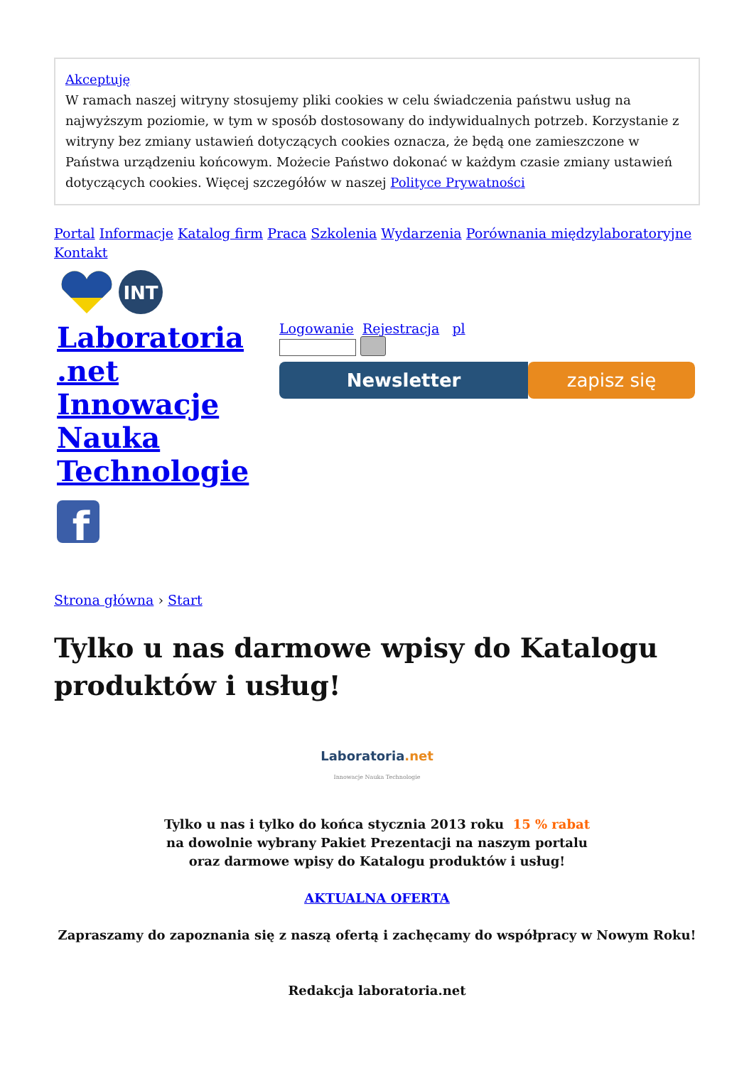Akceptuję
W ramach naszej witryny stosujemy pliki cookies w celu świadczenia państwu usług na najwyższym poziomie, w tym w sposób dostosowany do indywidualnych potrzeb. Korzystanie z witryny bez zmiany ustawień dotyczących cookies oznacza, że będą one zamieszczone w Państwa urządzeniu końcowym. Możecie Państwo dokonać w każdym czasie zmiany ustawień dotyczących cookies. Więcej szczegółów w naszej Polityce Prywatności
Portal Informacje Katalog firm Praca Szkolenia Wydarzenia Porównania międzylaboratoryjne Kontakt
INT
Laboratoria .net Innowacje Nauka Technologie
f
Logowanie Rejestracja pl
Newsletter zapisz się
Strona główna › Start
Tylko u nas darmowe wpisy do Katalogu produktów i usług!
Laboratoria.net
Innowacje Nauka Technologie
Tylko u nas i tylko do końca stycznia 2013 roku 15 % rabat
na dowolnie wybrany Pakiet Prezentacji na naszym portalu
oraz darmowe wpisy do Katalogu produktów i usług!
AKTUALNA OFERTA
Zapraszamy do zapoznania się z naszą ofertą i zachęcamy do współpracy w Nowym Roku!
Redakcja laboratoria.net